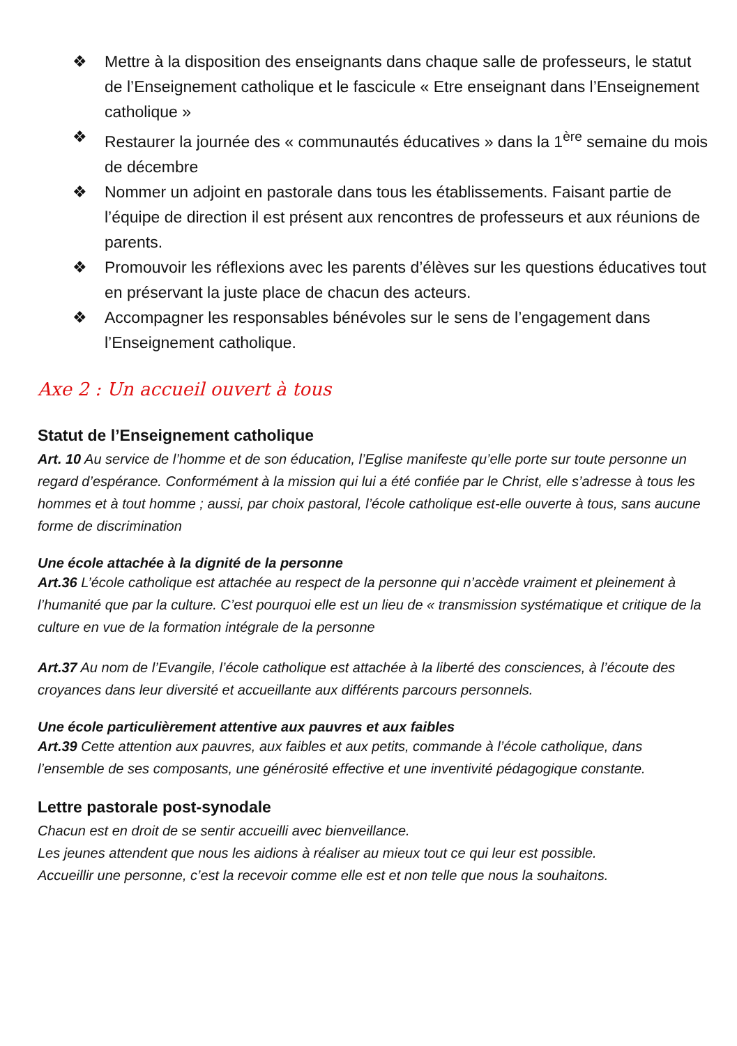❖ Mettre à la disposition des enseignants dans chaque salle de professeurs, le statut de l’Enseignement catholique et le fascicule « Etre enseignant dans l’Enseignement catholique »
❖ Restaurer la journée des « communautés éducatives » dans la 1<sup>ère</sup> semaine du mois de décembre
❖ Nommer un adjoint en pastorale dans tous les établissements. Faisant partie de l’équipe de direction il est présent aux rencontres de professeurs et aux réunions de parents.
❖ Promouvoir les réflexions avec les parents d’élèves sur les questions éducatives tout en préservant la juste place de chacun des acteurs.
❖ Accompagner les responsables bénévoles sur le sens de l’engagement dans l’Enseignement catholique.
Axe 2 : Un accueil ouvert à tous
Statut de l’Enseignement catholique
Art. 10 Au service de l’homme et de son éducation, l’Eglise manifeste qu’elle porte sur toute personne un regard d’espérance. Conformément à la mission qui lui a été confiée par le Christ, elle s’adresse à tous les hommes et à tout homme ; aussi, par choix pastoral, l’école catholique est-elle ouverte à tous, sans aucune forme de discrimination
Une école attachée à la dignité de la personne
Art.36 L’école catholique est attachée au respect de la personne qui n’accède vraiment et pleinement à l’humanité que par la culture. C’est pourquoi elle est un lieu de « transmission systématique et critique de la culture en vue de la formation intégrale de la personne
Art.37 Au nom de l’Evangile, l’école catholique est attachée à la liberté des consciences, à l’écoute des croyances dans leur diversité et accueillante aux différents parcours personnels.
Une école particulièrement attentive aux pauvres et aux faibles
Art.39 Cette attention aux pauvres, aux faibles et aux petits, commande à l’école catholique, dans l’ensemble de ses composants, une générosité effective et une inventivité pédagogique constante.
Lettre pastorale post-synodale
Chacun est en droit de se sentir accueilli avec bienveillance.
Les jeunes attendent que nous les aidions à réaliser au mieux tout ce qui leur est possible.
Accueillir une personne, c’est la recevoir comme elle est et non telle que nous la souhaitons.